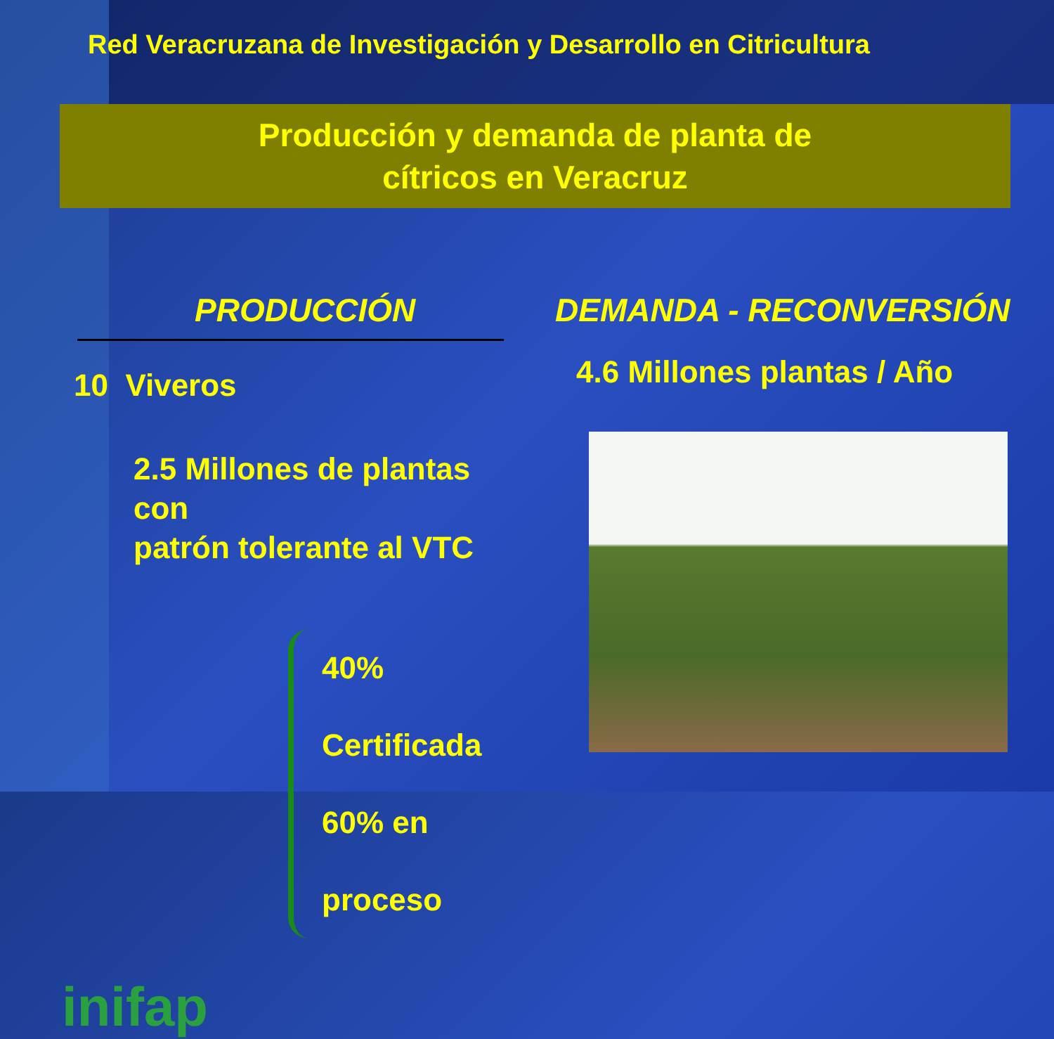Red Veracruzana de Investigación y Desarrollo en Citricultura
Producción y demanda de planta de
cítricos en Veracruz
PRODUCCIÓN
10 Viveros
2.5 Millones de plantas con
patrón tolerante al VTC
40% Certificada
60% en proceso
inifap
DEMANDA - RECONVERSIÓN
4.6 Millones plantas / Año